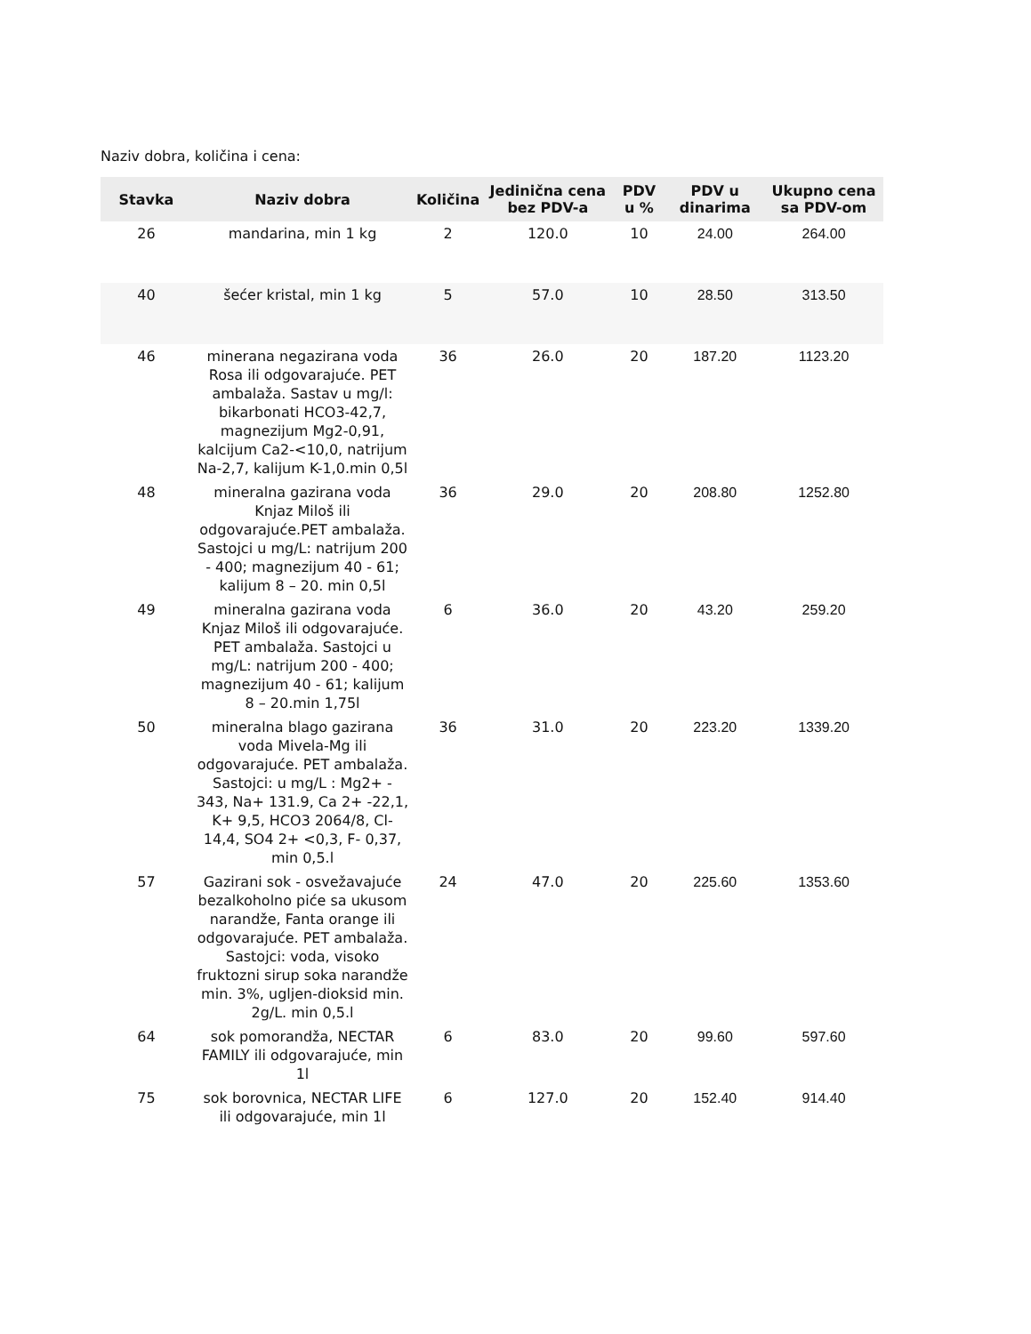Naziv dobra, količina i cena:
| Stavka | Naziv dobra | Količina | Jedinična cena bez PDV-a | PDV u % | PDV u dinarima | Ukupno cena sa PDV-om |
| --- | --- | --- | --- | --- | --- | --- |
| 26 | mandarina, min 1 kg | 2 | 120.0 | 10 | 24.00 | 264.00 |
| 40 | šećer kristal, min 1 kg | 5 | 57.0 | 10 | 28.50 | 313.50 |
| 46 | minerana negazirana voda Rosa ili odgovarajuće. PET ambalaža. Sastav u mg/l: bikarbonati HCO3-42,7, magnezijum Mg2-0,91, kalcijum Ca2-<10,0, natrijum Na-2,7, kalijum K-1,0.min 0,5l | 36 | 26.0 | 20 | 187.20 | 1123.20 |
| 48 | mineralna gazirana voda Knjaz Miloš ili odgovarajuće.PET ambalaža. Sastojci u mg/L: natrijum 200 - 400; magnezijum 40 - 61; kalijum 8 – 20. min 0,5l | 36 | 29.0 | 20 | 208.80 | 1252.80 |
| 49 | mineralna gazirana voda Knjaz Miloš ili odgovarajuće. PET ambalaža. Sastojci u mg/L: natrijum 200 - 400; magnezijum 40 - 61; kalijum 8 – 20.min 1,75l | 6 | 36.0 | 20 | 43.20 | 259.20 |
| 50 | mineralna blago gazirana voda Mivela-Mg ili odgovarajuće. PET ambalaža. Sastojci: u mg/L : Mg2+ - 343, Na+ 131.9, Ca 2+ -22,1, K+ 9,5, HCO3 2064/8, Cl- 14,4, SO4 2+ <0,3, F- 0,37, min 0,5.l | 36 | 31.0 | 20 | 223.20 | 1339.20 |
| 57 | Gazirani sok - osvežavajuće bezalkoholno piće sa ukusom narandže, Fanta orange ili odgovarajuće. PET ambalaža. Sastojci: voda, visoko fruktozni sirup soka narandže min. 3%, ugljen-dioksid min. 2g/L. min 0,5.l | 24 | 47.0 | 20 | 225.60 | 1353.60 |
| 64 | sok pomorandža, NECTAR FAMILY ili odgovarajuće, min 1l | 6 | 83.0 | 20 | 99.60 | 597.60 |
| 75 | sok borovnica, NECTAR LIFE ili odgovarajuće, min 1l | 6 | 127.0 | 20 | 152.40 | 914.40 |